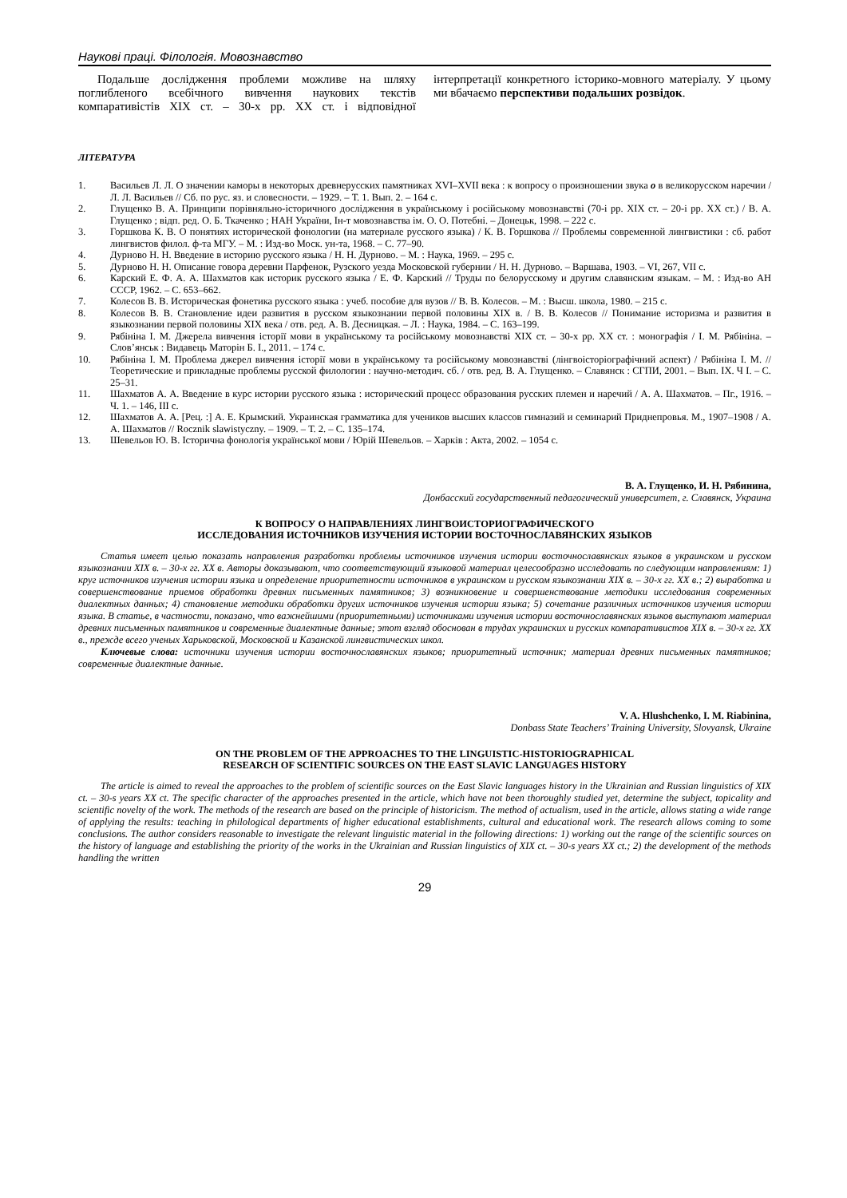Наукові праці. Філологія. Мовознавство
Подальше дослідження проблеми можливе на шляху поглибленого всебічного вивчення наукових текстів компаративістів XIX ст. – 30-х рр. XX ст. і відповідної інтерпретації конкретного історико-мовного матеріалу. У цьому ми вбачаємо перспективи подальших розвідок.
ЛІТЕРАТУРА
1. Васильев Л. Л. О значении каморы в некоторых древнерусских памятниках XVI–XVII века : к вопросу о произношении звука о в великорусском наречии / Л. Л. Васильев // Сб. по рус. яз. и словесности. – 1929. – Т. 1. Вып. 2. – 164 с.
2. Глущенко В. А. Принципи порівняльно-історичного дослідження в українському і російському мовознавстві (70-і рр. XIX ст. – 20-і рр. XX ст.) / В. А. Глущенко ; відп. ред. О. Б. Ткаченко ; НАН України, Ін-т мовознавства ім. О. О. Потебні. – Донецьк, 1998. – 222 с.
3. Горшкова К. В. О понятиях исторической фонологии (на материале русского языка) / К. В. Горшкова // Проблемы современной лингвистики : сб. работ лингвистов филол. ф-та МГУ. – М. : Изд-во Моск. ун-та, 1968. – С. 77–90.
4. Дурново Н. Н. Введение в историю русского языка / Н. Н. Дурново. – М. : Наука, 1969. – 295 с.
5. Дурново Н. Н. Описание говора деревни Парфенок, Рузского уезда Московской губернии / Н. Н. Дурново. – Варшава, 1903. – VI, 267, VII с.
6. Карский Е. Ф. А. А. Шахматов как историк русского языка / Е. Ф. Карский // Труды по белорусскому и другим славянским языкам. – М. : Изд-во АН СССР, 1962. – С. 653–662.
7. Колесов В. В. Историческая фонетика русского языка : учеб. пособие для вузов // В. В. Колесов. – М. : Высш. школа, 1980. – 215 с.
8. Колесов В. В. Становление идеи развития в русском языкознании первой половины XIX в. / В. В. Колесов // Понимание историзма и развития в языкознании первой половины XIX века / отв. ред. А. В. Десницкая. – Л. : Наука, 1984. – С. 163–199.
9. Рябініна І. М. Джерела вивчення історії мови в українському та російському мовознавстві XIX ст. – 30-х рр. XX ст. : монографія / І. М. Рябініна. – Слов’янськ : Видавець Маторін Б. І., 2011. – 174 с.
10. Рябініна І. М. Проблема джерел вивчення історії мови в українському та російському мовознавстві (лінгвоісторіографічний аспект) / Рябініна І. М. // Теоретические и прикладные проблемы русской филологии : научно-методич. сб. / отв. ред. В. А. Глущенко. – Славянск : СГПИ, 2001. – Вып. IX. Ч І. – С. 25–31.
11. Шахматов А. А. Введение в курс истории русского языка : исторический процесс образования русских племен и наречий / А. А. Шахматов. – Пг., 1916. – Ч. 1. – 146, III с.
12. Шахматов А. А. [Рец. :] А. Е. Крымский. Украинская грамматика для учеников высших классов гимназий и семинарий Приднепровья. М., 1907–1908 / А. А. Шахматов // Rocznik slawistyczny. – 1909. – Т. 2. – С. 135–174.
13. Шевельов Ю. В. Історична фонологія української мови / Юрій Шевельов. – Харків : Акта, 2002. – 1054 с.
В. А. Глущенко, И. Н. Рябинина,
Донбасский государственный педагогический университет, г. Славянск, Украина
К ВОПРОСУ О НАПРАВЛЕНИЯХ ЛИНГВОИСТОРИОГРАФИЧЕСКОГО
ИССЛЕДОВАНИЯ ИСТОЧНИКОВ ИЗУЧЕНИЯ ИСТОРИИ ВОСТОЧНОСЛАВЯНСКИХ ЯЗЫКОВ
Статья имеет целью показать направления разработки проблемы источников изучения истории восточнославянских языков в украинском и русском языкознании XIX в. – 30-х гг. XX в. Авторы доказывают, что соответствующий языковой материал целесообразно исследовать по следующим направлениям: 1) круг источников изучения истории языка и определение приоритетности источников в украинском и русском языкознании XIX в. – 30-х гг. XX в.; 2) выработка и совершенствование приемов обработки древних письменных памятников; 3) возникновение и совершенствование методики исследования современных диалектных данных; 4) становление методики обработки других источников изучения истории языка; 5) сочетание различных источников изучения истории языка. В статье, в частности, показано, что важнейшими (приоритетными) источниками изучения истории восточнославянских языков выступают материал древних письменных памятников и современные диалектные данные; этот взгляд обоснован в трудах украинских и русских компаративистов XIX в. – 30-х гг. XX в., прежде всего ученых Харьковской, Московской и Казанской лингвистических школ.
Ключевые слова: источники изучения истории восточнославянских языков; приоритетный источник; материал древних письменных памятников; современные диалектные данные.
V. A. Hlushchenko, I. M. Riabinina,
Donbass State Teachers’ Training University, Slovyansk, Ukraine
ON THE PROBLEM OF THE APPROACHES TO THE LINGUISTIC-HISTORIOGRAPHICAL
RESEARCH OF SCIENTIFIC SOURCES ON THE EAST SLAVIC LANGUAGES HISTORY
The article is aimed to reveal the approaches to the problem of scientific sources on the East Slavic languages history in the Ukrainian and Russian linguistics of XIX ct. – 30-s years XX ct. The specific character of the approaches presented in the article, which have not been thoroughly studied yet, determine the subject, topicality and scientific novelty of the work. The methods of the research are based on the principle of historicism. The method of actualism, used in the article, allows stating a wide range of applying the results: teaching in philological departments of higher educational establishments, cultural and educational work. The research allows coming to some conclusions. The author considers reasonable to investigate the relevant linguistic material in the following directions: 1) working out the range of the scientific sources on the history of language and establishing the priority of the works in the Ukrainian and Russian linguistics of XIX ct. – 30-s years XX ct.; 2) the development of the methods handling the written
29